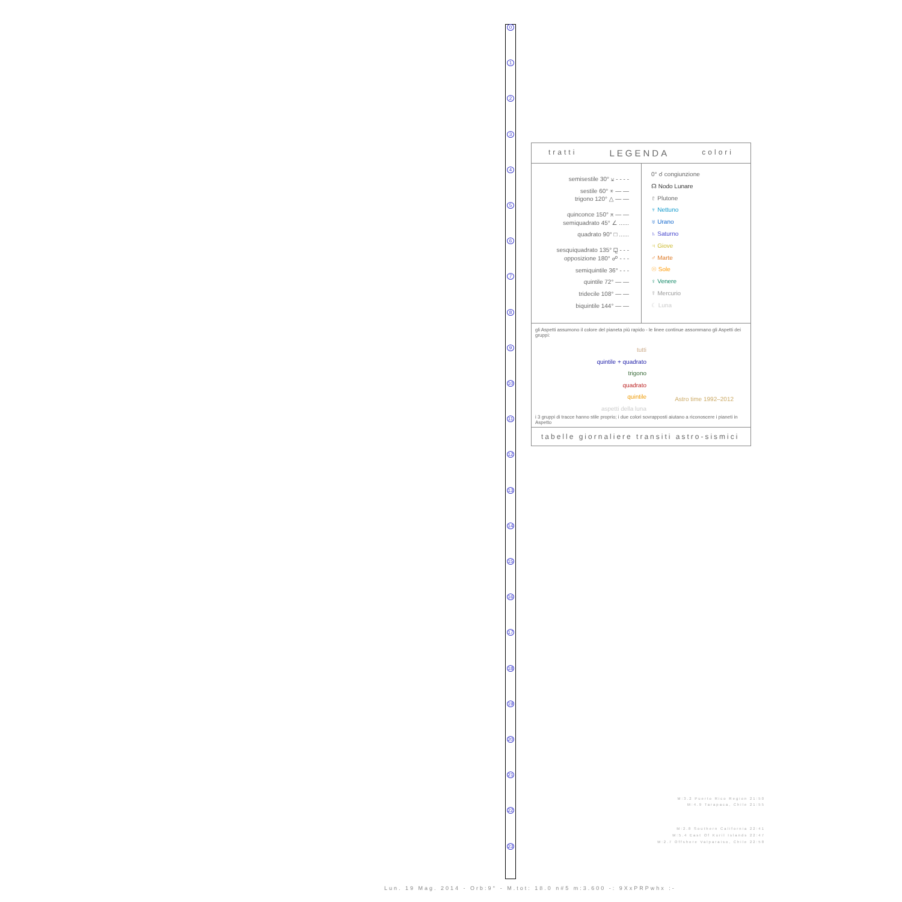0
1
2
3
4
5
6
7
8
9
10
11
12
13
14
15
16
17
18
19
20
21
22
23
tratti LEGENDA colori
semisestile 30° ⚺ - - - -
sestile 60° ⚹ — —
trigono 120° △ — —
quinconce 150° ⚻ — —
semiquadrato 45° ∠ ......
quadrato 90° □ ......
sesquiquadrato 135° ⚼ - - -
opposizione 180° ☍ - - -
semiquintile 36° - - -
quintile 72° — —
tridecile 108° — —
biquintile 144° — —
0° ☌ congiunzione
☊ Nodo Lunare
♇ Plutone
♆ Nettuno
♅ Urano
♄ Saturno
♃ Giove
♂ Marte
☉ Sole
♀ Venere
☿ Mercurio
☾ Luna
gli Aspetti assumono il colore del pianeta più rapido - le linee continue assommano gli Aspetti dei gruppi:
tutti
quintile + quadrato
trigono
quadrato
quintile
aspetti della luna
Astro time 1992–2012
i 3 gruppi di tracce hanno stile proprio; i due colori sovrapposti aiutano a riconoscere i pianeti in Aspetto
tabelle giornaliere transiti astro-sismici
M:3.2 Puerto Rico Region 21:50
M:4.9 Tarapaca, Chile 21:55
M:2.8 Southern California 22:41
M:5.4 East Of Kuril Islands 22:47
M:2.7 Offshore Valparaiso, Chile 22:58
Lun. 19 Mag. 2014 - Orb:9° - M.tot: 18.0 n#5 m:3.600 -: 9XxPRPwhx :-